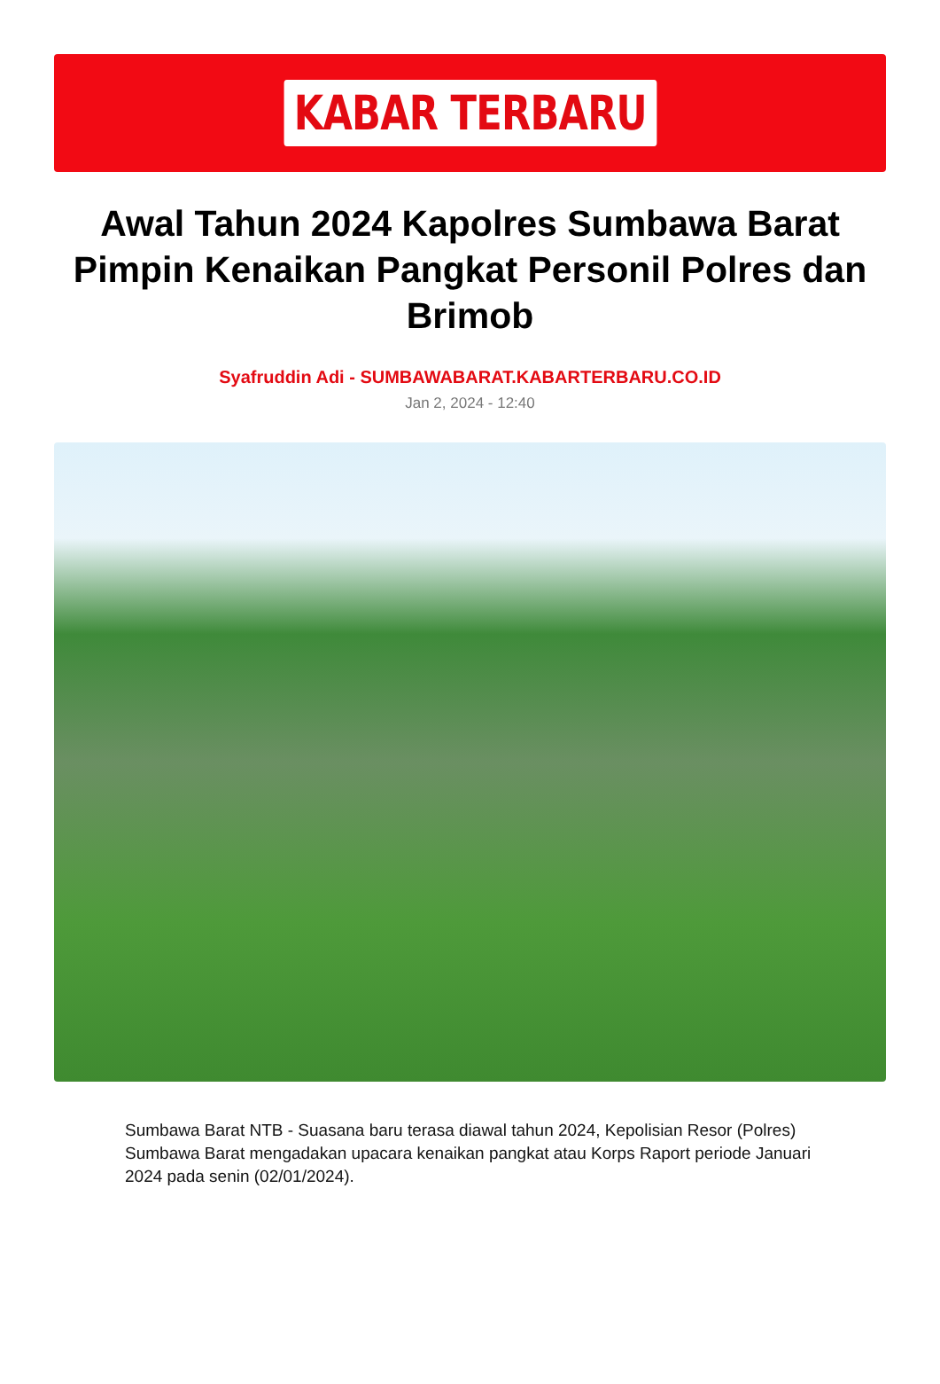KABAR TERBARU
Awal Tahun 2024 Kapolres Sumbawa Barat Pimpin Kenaikan Pangkat Personil Polres dan Brimob
Syafruddin Adi - SUMBAWABARAT.KABARTERBARU.CO.ID
Jan 2, 2024 - 12:40
Sumbawa Barat NTB - Suasana baru terasa diawal tahun 2024, Kepolisian Resor (Polres) Sumbawa Barat mengadakan upacara kenaikan pangkat atau Korps Raport periode Januari 2024 pada senin (02/01/2024).